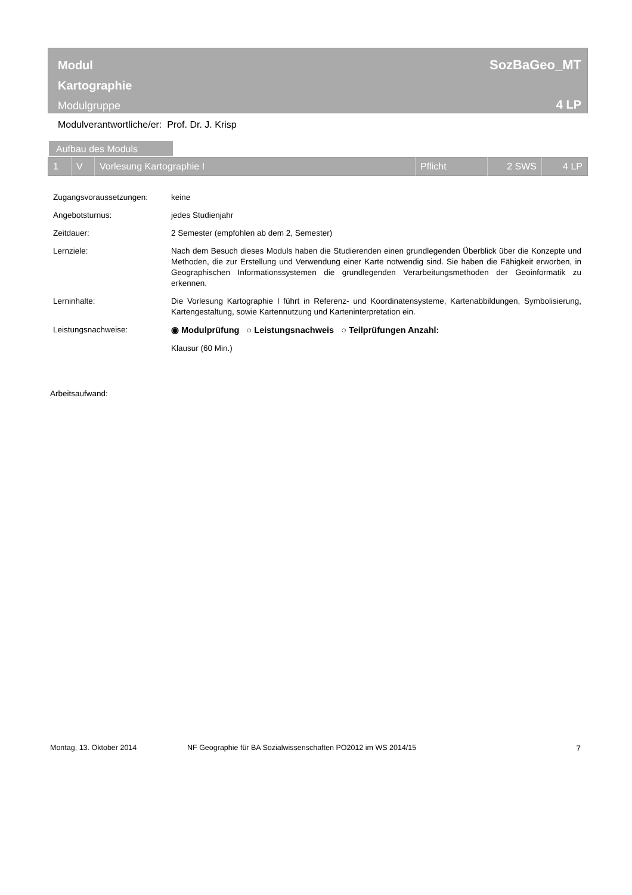Modul
Kartographie
Modulgruppe
SozBaGeo_MT
4 LP
Modulverantwortliche/er: Prof. Dr. J. Krisp
Aufbau des Moduls
| 1 | V | Vorlesung Kartographie I | Pflicht | 2 SWS | 4 LP |
| Zugangsvoraussetzungen: | keine |
| Angebotsturnus: | jedes Studienjahr |
| Zeitdauer: | 2 Semester (empfohlen ab dem 2, Semester) |
| Lernziele: | Nach dem Besuch dieses Moduls haben die Studierenden einen grundlegenden Überblick über die Konzepte und Methoden, die zur Erstellung und Verwendung einer Karte notwendig sind. Sie haben die Fähigkeit erworben, in Geographischen Informationssystemen die grundlegenden Verarbeitungsmethoden der Geoinformatik zu erkennen. |
| Lerninhalte: | Die Vorlesung Kartographie I führt in Referenz- und Koordinatensysteme, Kartenabbildungen, Symbolisierung, Kartengestaltung, sowie Kartennutzung und Karteninterpretation ein. |
| Leistungsnachweise: | ◉ Modulprüfung ○ Leistungsnachweis ○ Teilprüfungen Anzahl: |
| | Klausur (60 Min.) |
Arbeitsaufwand:
Montag, 13. Oktober 2014 NF Geographie für BA Sozialwissenschaften PO2012 im WS 2014/15 7